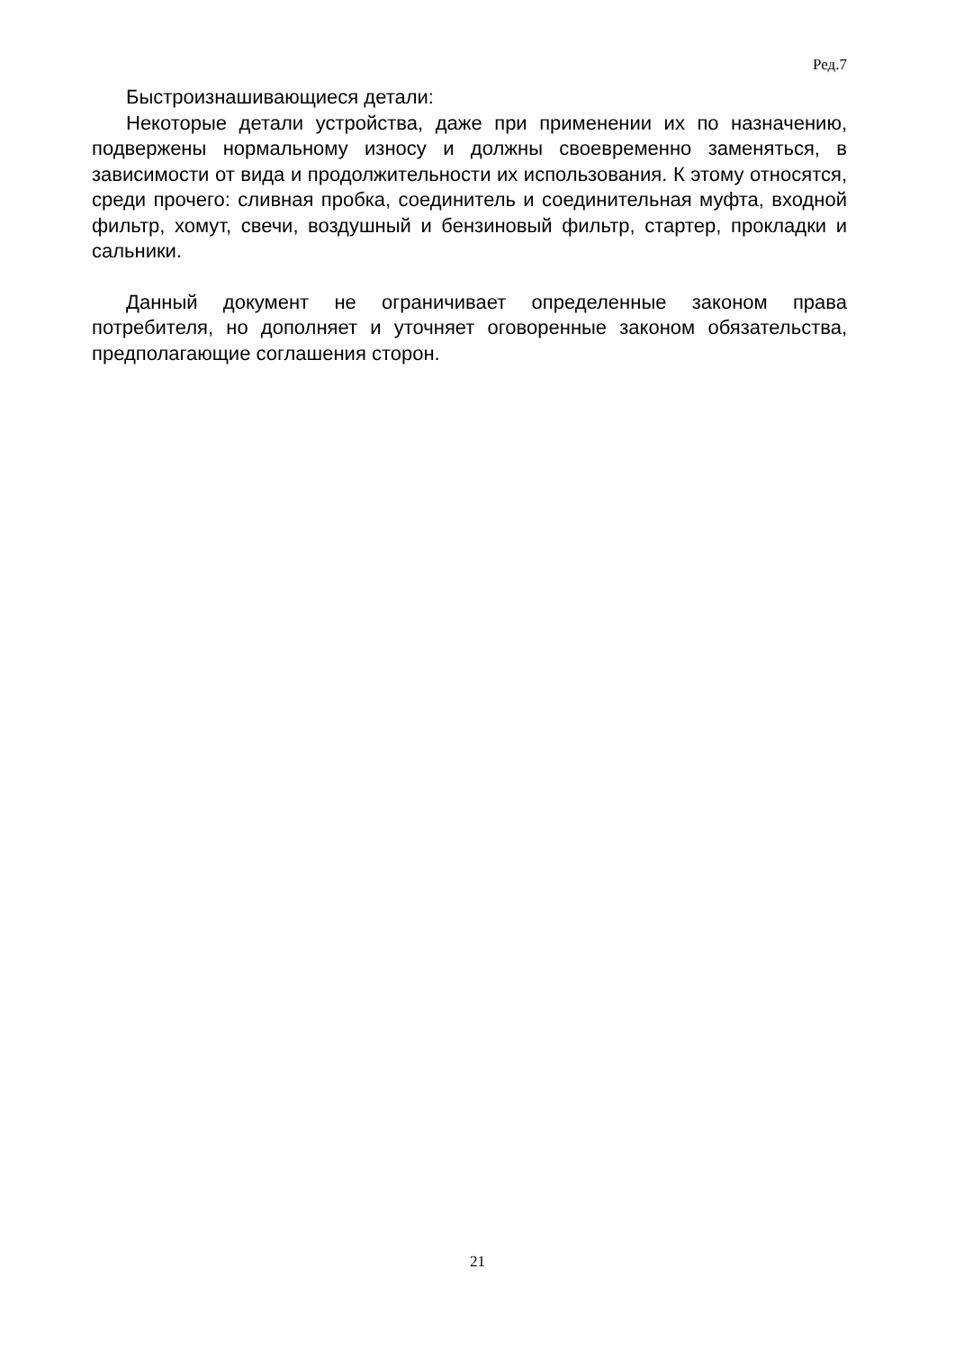Ред.7
Быстроизнашивающиеся детали:
Некоторые детали устройства, даже при применении их по назначению, подвержены нормальному износу и должны своевременно заменяться, в зависимости от вида и продолжительности их использования. К этому относятся, среди прочего: сливная пробка, соединитель и соединительная муфта, входной фильтр, хомут, свечи, воздушный и бензиновый фильтр, стартер, прокладки и сальники.
Данный документ не ограничивает определенные законом права потребителя, но дополняет и уточняет оговоренные законом обязательства, предполагающие соглашения сторон.
21